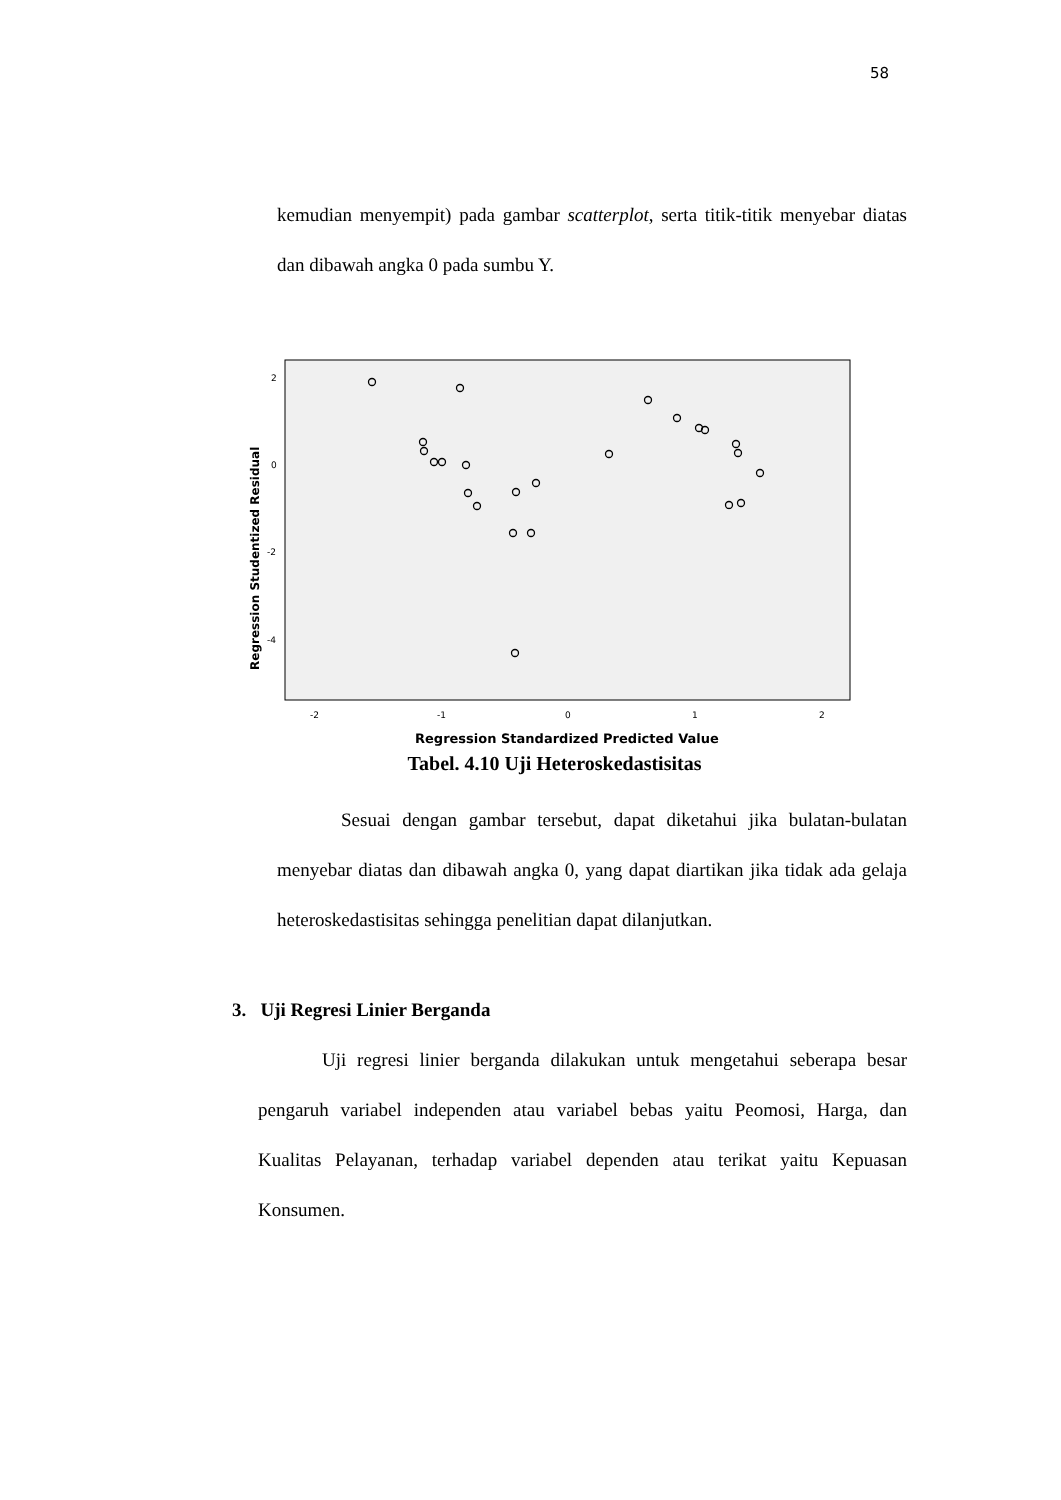58
kemudian menyempit) pada gambar scatterplot, serta titik-titik menyebar diatas dan dibawah angka 0 pada sumbu Y.
2
0
-2
-4
-2
-1
0
1
2
Regression Studentized Residual
Regression Standardized Predicted Value
Tabel. 4.10 Uji Heteroskedastisitas
Sesuai dengan gambar tersebut, dapat diketahui jika bulatan-bulatan menyebar diatas dan dibawah angka 0, yang dapat diartikan jika tidak ada gelaja heteroskedastisitas sehingga penelitian dapat dilanjutkan.
3. Uji Regresi Linier Berganda
Uji regresi linier berganda dilakukan untuk mengetahui seberapa besar pengaruh variabel independen atau variabel bebas yaitu Peomosi, Harga, dan Kualitas Pelayanan, terhadap variabel dependen atau terikat yaitu Kepuasan Konsumen.